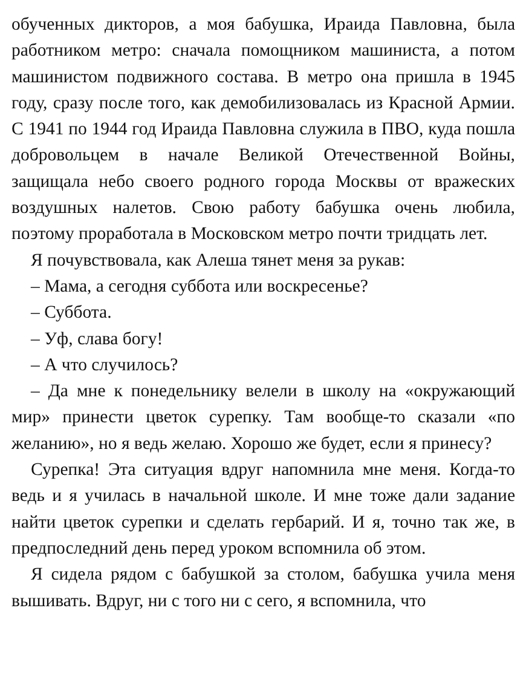обученных дикторов, а моя бабушка, Ираида Павловна, была работником метро: сначала помощником машиниста, а потом машинистом подвижного состава. В метро она пришла в 1945 году, сразу после того, как демобилизовалась из Красной Армии. С 1941 по 1944 год Ираида Павловна служила в ПВО, куда пошла добровольцем в начале Великой Отечественной Войны, защищала небо своего родного города Москвы от вражеских воздушных налетов. Свою работу бабушка очень любила, поэтому проработала в Московском метро почти тридцать лет.
Я почувствовала, как Алеша тянет меня за рукав:
– Мама, а сегодня суббота или воскресенье?
– Суббота.
– Уф, слава богу!
– А что случилось?
– Да мне к понедельнику велели в школу на «окружающий мир» принести цветок сурепку. Там вообще-то сказали «по желанию», но я ведь желаю. Хорошо же будет, если я принесу?
Сурепка! Эта ситуация вдруг напомнила мне меня. Когда-то ведь и я училась в начальной школе. И мне тоже дали задание найти цветок сурепки и сделать гербарий. И я, точно так же, в предпоследний день перед уроком вспомнила об этом.
Я сидела рядом с бабушкой за столом, бабушка учила меня вышивать. Вдруг, ни с того ни с сего, я вспомнила, что